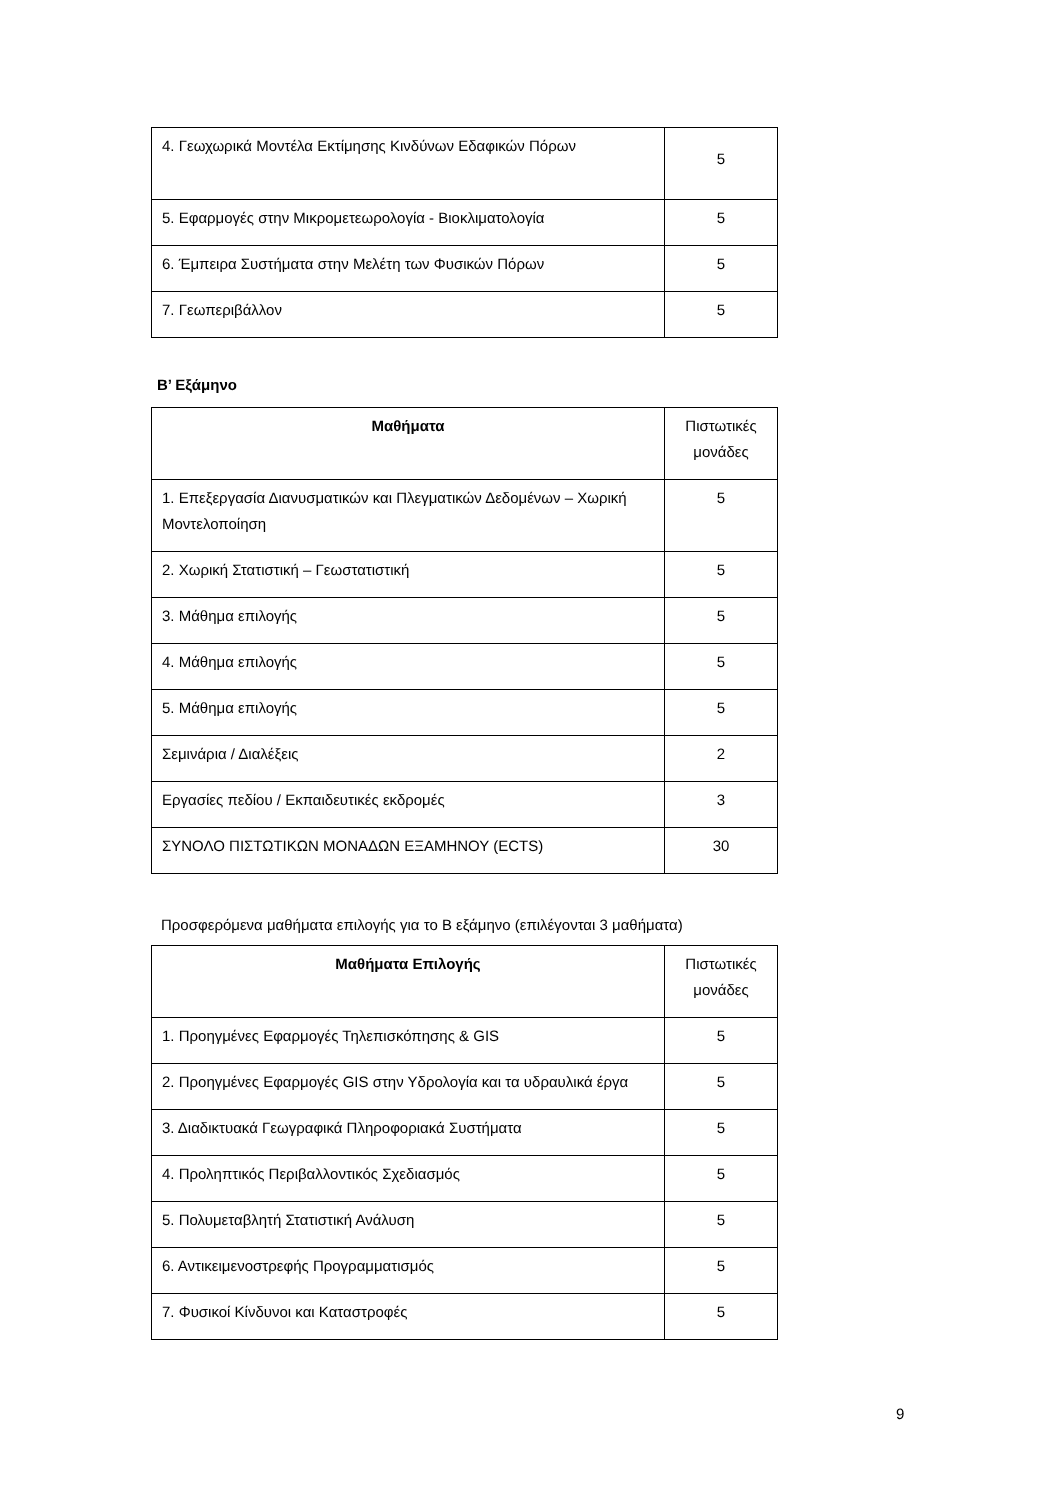| 4. Γεωχωρικά Μοντέλα Εκτίμησης Κινδύνων Εδαφικών Πόρων | 5 |
| 5. Εφαρμογές στην Μικρομετεωρολογία - Βιοκλιματολογία | 5 |
| 6. Έμπειρα Συστήματα στην Μελέτη των Φυσικών Πόρων | 5 |
| 7. Γεωπεριβάλλον | 5 |
Β’ Εξάμηνο
| Μαθήματα | Πιστωτικές μονάδες |
| 1. Επεξεργασία Διανυσματικών και Πλεγματικών Δεδομένων – Χωρική Μοντελοποίηση | 5 |
| 2. Χωρική Στατιστική – Γεωστατιστική | 5 |
| 3. Μάθημα επιλογής | 5 |
| 4. Μάθημα επιλογής | 5 |
| 5. Μάθημα επιλογής | 5 |
| Σεμινάρια / Διαλέξεις | 2 |
| Εργασίες πεδίου / Εκπαιδευτικές εκδρομές | 3 |
| ΣΥΝΟΛΟ ΠΙΣΤΩΤΙΚΩΝ ΜΟΝΑΔΩΝ ΕΞΑΜΗΝΟΥ (ECTS) | 30 |
Προσφερόμενα μαθήματα επιλογής για το Β εξάμηνο (επιλέγονται 3 μαθήματα)
| Μαθήματα Επιλογής | Πιστωτικές μονάδες |
| 1. Προηγμένες Εφαρμογές Τηλεπισκόπησης & GIS | 5 |
| 2. Προηγμένες Εφαρμογές GIS στην Υδρολογία και τα υδραυλικά έργα | 5 |
| 3. Διαδικτυακά Γεωγραφικά Πληροφοριακά Συστήματα | 5 |
| 4. Προληπτικός Περιβαλλοντικός Σχεδιασμός | 5 |
| 5. Πολυμεταβλητή Στατιστική Ανάλυση | 5 |
| 6. Αντικειμενοστρεφής Προγραμματισμός | 5 |
| 7. Φυσικοί Κίνδυνοι και Καταστροφές | 5 |
9